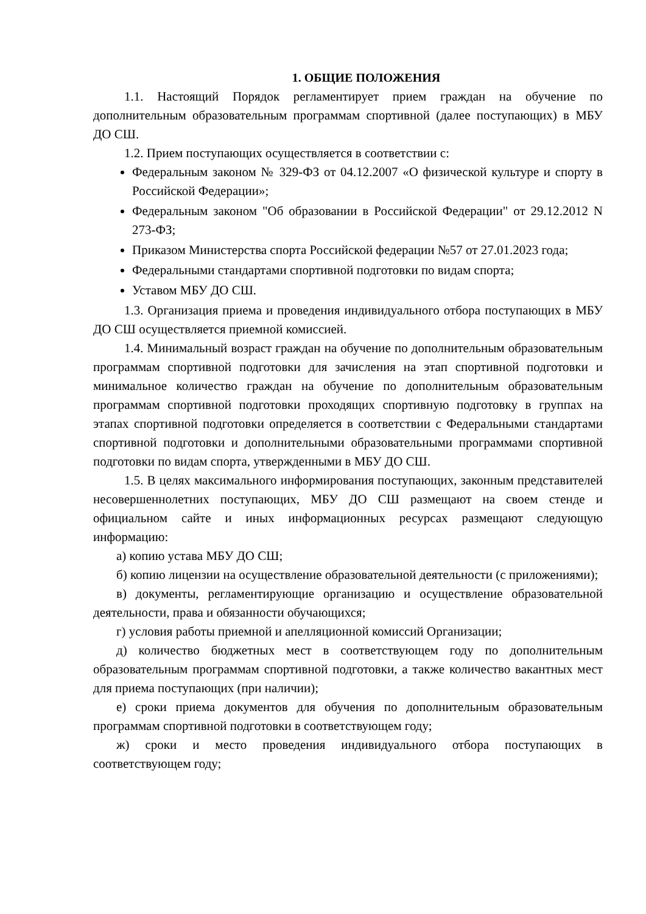1. ОБЩИЕ ПОЛОЖЕНИЯ
1.1. Настоящий Порядок регламентирует прием граждан на обучение по дополнительным образовательным программам спортивной (далее поступающих) в МБУ ДО СШ.
1.2. Прием поступающих осуществляется в соответствии с:
Федеральным законом № 329-ФЗ от 04.12.2007 «О физической культуре и спорту в Российской Федерации»;
Федеральным законом "Об образовании в Российской Федерации" от 29.12.2012 N 273-ФЗ;
Приказом Министерства спорта Российской федерации №57 от 27.01.2023 года;
Федеральными стандартами спортивной подготовки по видам спорта;
Уставом МБУ ДО СШ.
1.3. Организация приема и проведения индивидуального отбора поступающих в МБУ ДО СШ осуществляется приемной комиссией.
1.4. Минимальный возраст граждан на обучение по дополнительным образовательным программам спортивной подготовки для зачисления на этап спортивной подготовки и минимальное количество граждан на обучение по дополнительным образовательным программам спортивной подготовки проходящих спортивную подготовку в группах на этапах спортивной подготовки определяется в соответствии с Федеральными стандартами спортивной подготовки и дополнительными образовательными программами спортивной подготовки по видам спорта, утвержденными в МБУ ДО СШ.
1.5. В целях максимального информирования поступающих, законным представителей несовершеннолетних поступающих, МБУ ДО СШ размещают на своем стенде и официальном сайте и иных информационных ресурсах размещают следующую информацию:
а) копию устава МБУ ДО СШ;
б) копию лицензии на осуществление образовательной деятельности (с приложениями);
в) документы, регламентирующие организацию и осуществление образовательной деятельности, права и обязанности обучающихся;
г) условия работы приемной и апелляционной комиссий Организации;
д) количество бюджетных мест в соответствующем году по дополнительным образовательным программам спортивной подготовки, а также количество вакантных мест для приема поступающих (при наличии);
е) сроки приема документов для обучения по дополнительным образовательным программам спортивной подготовки в соответствующем году;
ж) сроки и место проведения индивидуального отбора поступающих в соответствующем году;